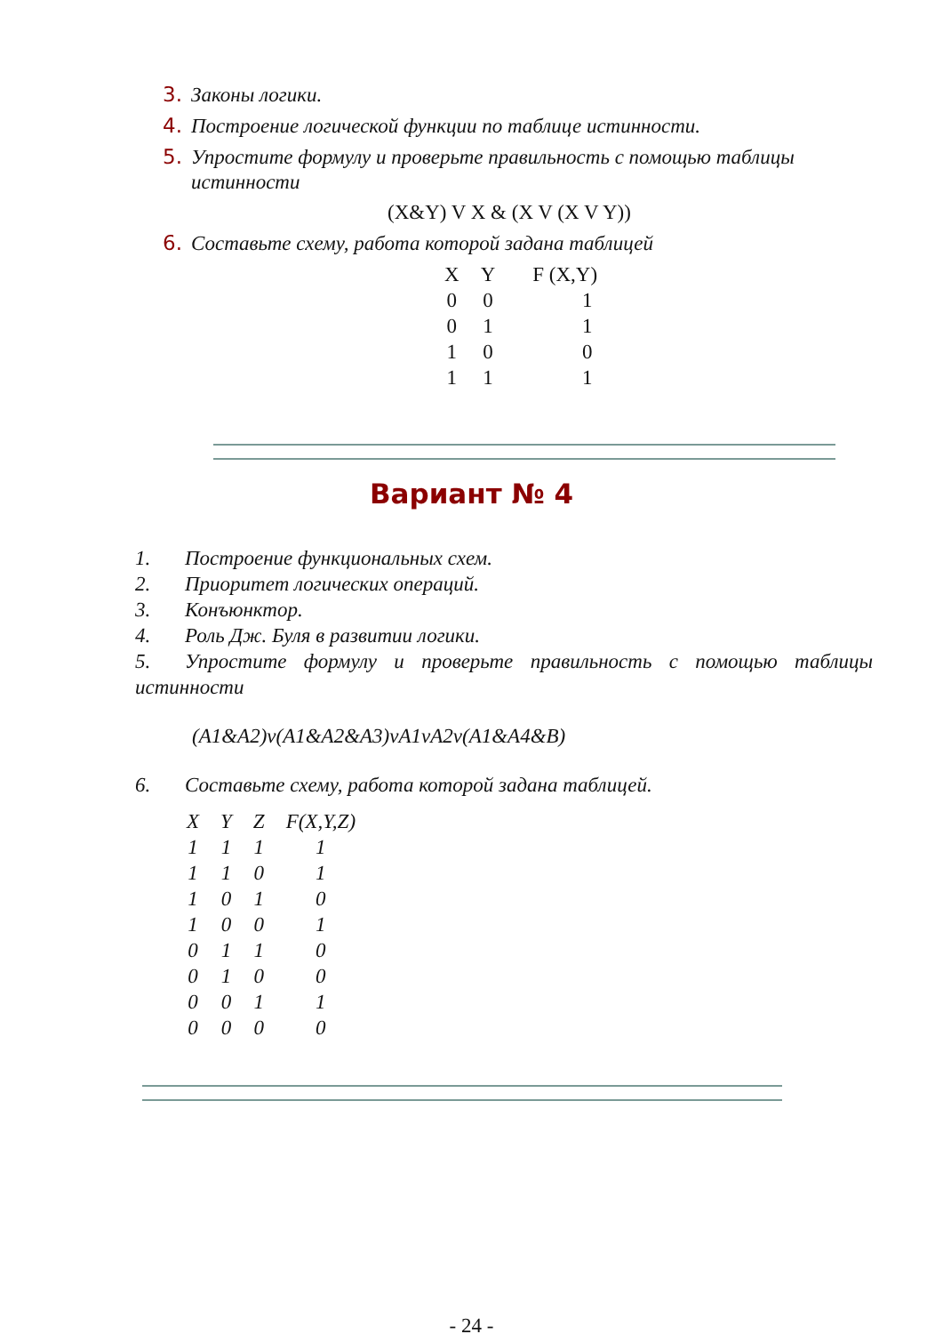3. Законы логики.
4. Построение логической функции по таблице истинности.
5. Упростите формулу и проверьте правильность с помощью таблицы
истинности
(X&Y) V X & (X V (X V Y))
6. Составьте схему, работа которой задана таблицей
| X | Y | F (X,Y) |
| --- | --- | --- |
| 0 | 0 | 1 |
| 0 | 1 | 1 |
| 1 | 0 | 0 |
| 1 | 1 | 1 |
Вариант № 4
1. Построение функциональных схем.
2. Приоритет логических операций.
3. Конъюнктор.
4. Роль Дж. Буля в развитии логики.
5. Упростите формулу и проверьте правильность с помощью таблицы истинности
(A1&A2)v(A1&A2&A3)vA1vA2v(A1&A4&B)
6. Составьте схему, работа которой задана таблицей.
| X | Y | Z | F(X,Y,Z) |
| --- | --- | --- | --- |
| 1 | 1 | 1 | 1 |
| 1 | 1 | 0 | 1 |
| 1 | 0 | 1 | 0 |
| 1 | 0 | 0 | 1 |
| 0 | 1 | 1 | 0 |
| 0 | 1 | 0 | 0 |
| 0 | 0 | 1 | 1 |
| 0 | 0 | 0 | 0 |
- 24 -